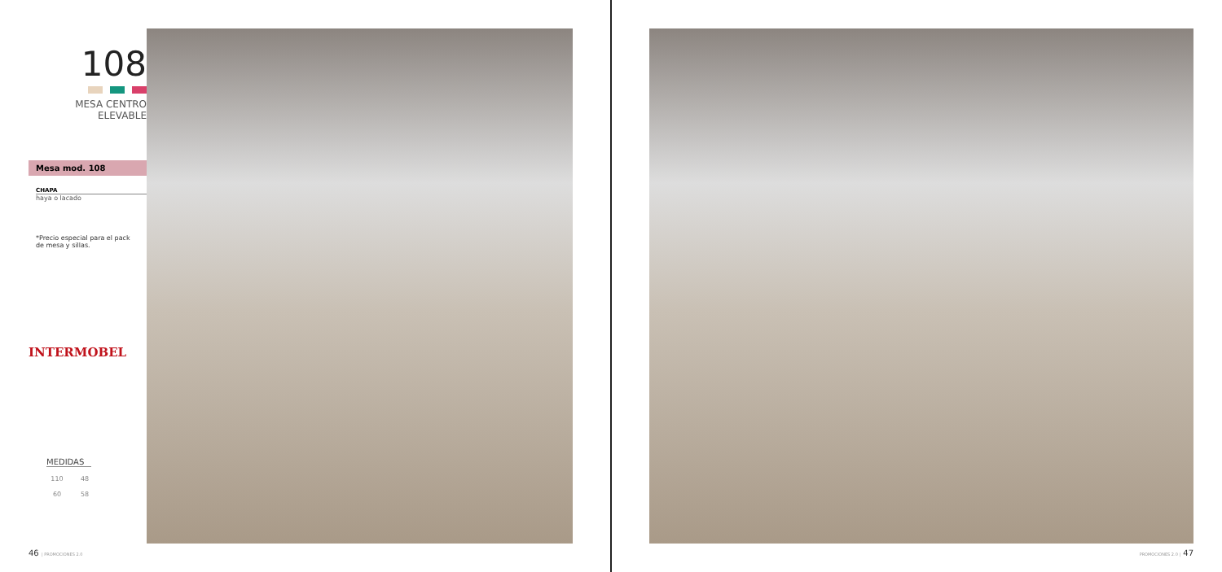108
MESA CENTRO
ELEVABLE
Mesa mod. 108
CHAPA
haya o lacado
*Precio especial para el pack
de mesa y sillas.
INTERMOBEL
MEDIDAS
110 48 60 58
46 | PROMOCIONES 2.0
PROMOCIONES 2.0 | 47